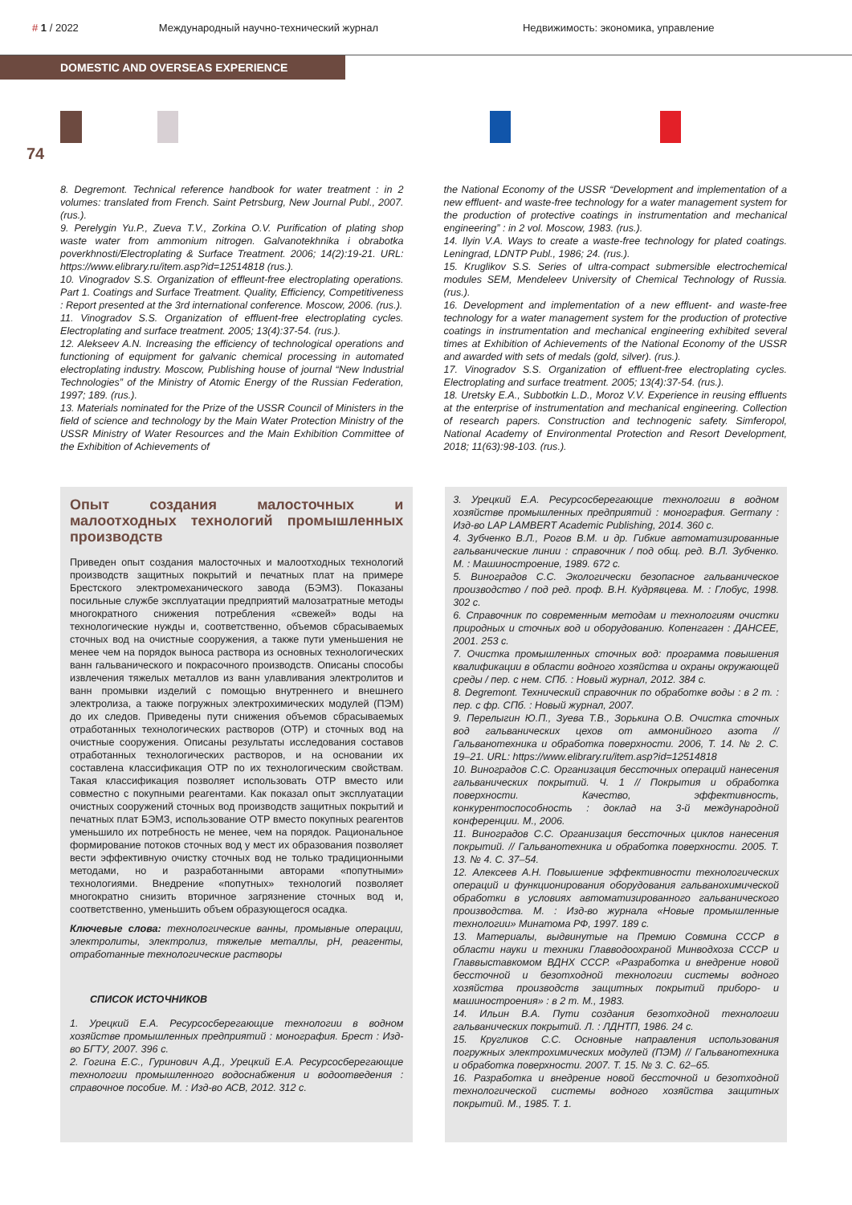# 1 / 2022
Международный научно-технический журнал
Недвижимость: экономика, управление
DOMESTIC AND OVERSEAS EXPERIENCE
74
8. Degremont. Technical reference handbook for water treatment : in 2 volumes: translated from French. Saint Petrsburg, New Journal Publ., 2007. (rus.).
9. Perelygin Yu.P., Zueva T.V., Zorkina O.V. Purification of plating shop waste water from ammonium nitrogen. Galvanotekhnika i obrabotka poverkhnosti/Electroplating & Surface Treatment. 2006; 14(2):19-21. URL: https://www.elibrary.ru/item.asp?id=12514818 (rus.).
10. Vinogradov S.S. Organization of effleunt-free electroplating operations. Part 1. Coatings and Surface Treatment. Quality, Efficiency, Competitiveness : Report presented at the 3rd international conference. Moscow, 2006. (rus.).
11. Vinogradov S.S. Organization of effluent-free electroplating cycles. Electroplating and surface treatment. 2005; 13(4):37-54. (rus.).
12. Alekseev A.N. Increasing the efficiency of technological operations and functioning of equipment for galvanic chemical processing in automated electroplating industry. Moscow, Publishing house of journal “New Industrial Technologies” of the Ministry of Atomic Energy of the Russian Federation, 1997; 189. (rus.).
13. Materials nominated for the Prize of the USSR Council of Ministers in the field of science and technology by the Main Water Protection Ministry of the USSR Ministry of Water Resources and the Main Exhibition Committee of the Exhibition of Achievements of
the National Economy of the USSR “Development and implementation of a new effluent- and waste-free technology for a water management system for the production of protective coatings in instrumentation and mechanical engineering” : in 2 vol. Moscow, 1983. (rus.).
14. Ilyin V.A. Ways to create a waste-free technology for plated coatings. Leningrad, LDNTP Publ., 1986; 24. (rus.).
15. Kruglikov S.S. Series of ultra-compact submersible electrochemical modules SEM, Mendeleev University of Chemical Technology of Russia. (rus.).
16. Development and implementation of a new effluent- and waste-free technology for a water management system for the production of protective coatings in instrumentation and mechanical engineering exhibited several times at Exhibition of Achievements of the National Economy of the USSR and awarded with sets of medals (gold, silver). (rus.).
17. Vinogradov S.S. Organization of effluent-free electroplating cycles. Electroplating and surface treatment. 2005; 13(4):37-54. (rus.).
18. Uretsky E.A., Subbotkin L.D., Moroz V.V. Experience in reusing effluents at the enterprise of instrumentation and mechanical engineering. Collection of research papers. Construction and technogenic safety. Simferopol, National Academy of Environmental Protection and Resort Development, 2018; 11(63):98-103. (rus.).
Опыт создания малосточных и малоотходных технологий промышленных производств
Приведен опыт создания малосточных и малоотходных технологий производств защитных покрытий и печатных плат на примере Брестского электромеханического завода (БЭМЗ). Показаны посильные службе эксплуатации предприятий малозатратные методы многократного снижения потребления «свежей» воды на технологические нужды и, соответственно, объемов сбрасываемых сточных вод на очистные сооружения, а также пути уменьшения не менее чем на порядок выноса раствора из основных технологических ванн гальванического и покрасочного производств. Описаны способы извлечения тяжелых металлов из ванн улавливания электролитов и ванн промывки изделий с помощью внутреннего и внешнего электролиза, а также погружных электрохимических модулей (ПЭМ) до их следов. Приведены пути снижения объемов сбрасываемых отработанных технологических растворов (ОТР) и сточных вод на очистные сооружения. Описаны результаты исследования составов отработанных технологических растворов, и на основании их составлена классификация ОТР по их технологическим свойствам. Такая классификация позволяет использовать ОТР вместо или совместно с покупными реагентами. Как показал опыт эксплуатации очистных сооружений сточных вод производств защитных покрытий и печатных плат БЭМЗ, использование ОТР вместо покупных реагентов уменьшило их потребность не менее, чем на порядок. Рациональное формирование потоков сточных вод у мест их образования позволяет вести эффективную очистку сточных вод не только традиционными методами, но и разработанными авторами «попутными» технологиями. Внедрение «попутных» технологий позволяет многократно снизить вторичное загрязнение сточных вод и, соответственно, уменьшить объем образующегося осадка.
Ключевые слова: технологические ванны, промывные операции, электролиты, электролиз, тяжелые металлы, pH, реагенты, отработанные технологические растворы
СПИСОК ИСТОЧНИКОВ
1. Урецкий Е.А. Ресурсосберегающие технологии в водном хозяйстве промышленных предприятий : монография. Брест : Изд-во БГТУ, 2007. 396 с.
2. Гогина Е.С., Гуринович А.Д., Урецкий Е.А. Ресурсосберегающие технологии промышленного водоснабжения и водоотведения : справочное пособие. М. : Изд-во АСВ, 2012. 312 с.
3. Урецкий Е.А. Ресурсосберегающие технологии в водном хозяйстве промышленных предприятий : монография. Germany : Изд-во LAP LAMBERT Academic Publishing, 2014. 360 с.
4. Зубченко В.Л., Рогов В.М. и др. Гибкие автоматизированные гальванические линии : справочник / под общ. ред. В.Л. Зубченко. М. : Машиностроение, 1989. 672 с.
5. Виноградов С.С. Экологически безопасное гальваническое производство / под ред. проф. В.Н. Кудрявцева. М. : Глобус, 1998. 302 с.
6. Справочник по современным методам и технологиям очистки природных и сточных вод и оборудованию. Копенгаген : ДАНСЕЕ, 2001. 253 с.
7. Очистка промышленных сточных вод: программа повышения квалификации в области водного хозяйства и охраны окружающей среды / пер. с нем. СПб. : Новый журнал, 2012. 384 с.
8. Degremont. Технический справочник по обработке воды : в 2 т. : пер. с фр. СПб. : Новый журнал, 2007.
9. Перелыгин Ю.П., Зуева Т.В., Зорькина О.В. Очистка сточных вод гальванических цехов от аммонийного азота // Гальванотехника и обработка поверхности. 2006, Т. 14. № 2. С. 19–21. URL: https://www.elibrary.ru/item.asp?id=12514818
10. Виноградов С.С. Организация бессточных операций нанесения гальванических покрытий. Ч. 1 // Покрытия и обработка поверхности. Качество, эффективность, конкурентоспособность : доклад на 3-й международной конференции. М., 2006.
11. Виноградов С.С. Организация бессточных циклов нанесения покрытий. // Гальванотехника и обработка поверхности. 2005. Т. 13. № 4. С. 37–54.
12. Алексеев А.Н. Повышение эффективности технологических операций и функционирования оборудования гальванохимической обработки в условиях автоматизированного гальванического производства. М. : Изд-во журнала «Новые промышленные технологии» Минатома РФ, 1997. 189 с.
13. Материалы, выдвинутые на Премию Совмина СССР в области науки и техники Главводоохраной Минводхоза СССР и Главвыставкомом ВДНХ СССР. «Разработка и внедрение новой бессточной и безотходной технологии системы водного хозяйства производств защитных покрытий приборо- и машиностроения» : в 2 т. М., 1983.
14. Ильин В.А. Пути создания безотходной технологии гальванических покрытий. Л. : ЛДНТП, 1986. 24 с.
15. Кругликов С.С. Основные направления использования погружных электрохимических модулей (ПЭМ) // Гальванотехника и обработка поверхности. 2007. Т. 15. № 3. С. 62–65.
16. Разработка и внедрение новой бессточной и безотходной технологической системы водного хозяйства защитных покрытий. М., 1985. Т. 1.